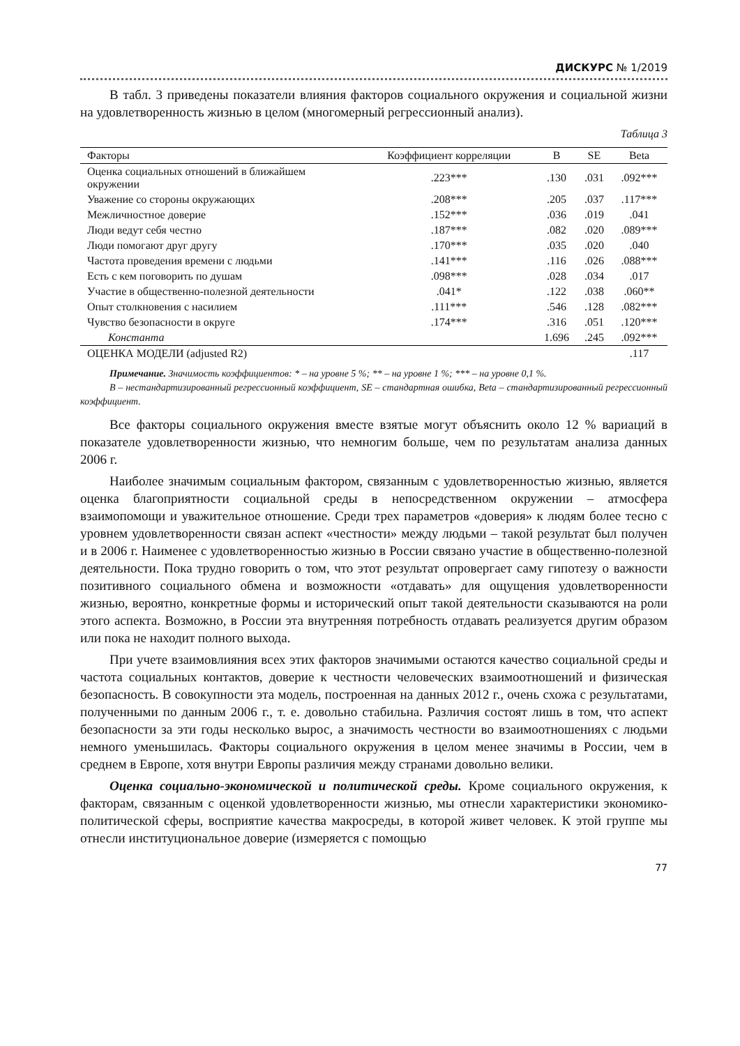ДИСКУРС № 1/2019
В табл. 3 приведены показатели влияния факторов социального окружения и социальной жизни на удовлетворенность жизнью в целом (многомерный регрессионный анализ).
Таблица 3
| Факторы | Коэффициент корреляции | B | SE | Beta |
| --- | --- | --- | --- | --- |
| Оценка социальных отношений в ближайшем окружении | .223*** | .130 | .031 | .092*** |
| Уважение со стороны окружающих | .208*** | .205 | .037 | .117*** |
| Межличностное доверие | .152*** | .036 | .019 | .041 |
| Люди ведут себя честно | .187*** | .082 | .020 | .089*** |
| Люди помогают друг другу | .170*** | .035 | .020 | .040 |
| Частота проведения времени с людьми | .141*** | .116 | .026 | .088*** |
| Есть с кем поговорить по душам | .098*** | .028 | .034 | .017 |
| Участие в общественно-полезной деятельности | .041* | .122 | .038 | .060** |
| Опыт столкновения с насилием | .111*** | .546 | .128 | .082*** |
| Чувство безопасности в округе | .174*** | .316 | .051 | .120*** |
| Константа | | 1.696 | .245 | .092*** |
| ОЦЕНКА МОДЕЛИ (adjusted R2) | | | | .117 |
Примечание. Значимость коэффициентов: * – на уровне 5 %; ** – на уровне 1 %; *** – на уровне 0,1 %.
B – нестандартизированный регрессионный коэффициент, SE – стандартная ошибка, Beta – стандартизированный регрессионный коэффициент.
Все факторы социального окружения вместе взятые могут объяснить около 12 % вариаций в показателе удовлетворенности жизнью, что немногим больше, чем по результатам анализа данных 2006 г.
Наиболее значимым социальным фактором, связанным с удовлетворенностью жизнью, является оценка благоприятности социальной среды в непосредственном окружении – атмосфера взаимопомощи и уважительное отношение. Среди трех параметров «доверия» к людям более тесно с уровнем удовлетворенности связан аспект «честности» между людьми – такой результат был получен и в 2006 г. Наименее с удовлетворенностью жизнью в России связано участие в общественно-полезной деятельности. Пока трудно говорить о том, что этот результат опровергает саму гипотезу о важности позитивного социального обмена и возможности «отдавать» для ощущения удовлетворенности жизнью, вероятно, конкретные формы и исторический опыт такой деятельности сказываются на роли этого аспекта. Возможно, в России эта внутренняя потребность отдавать реализуется другим образом или пока не находит полного выхода.
При учете взаимовлияния всех этих факторов значимыми остаются качество социальной среды и частота социальных контактов, доверие к честности человеческих взаимоотношений и физическая безопасность. В совокупности эта модель, построенная на данных 2012 г., очень схожа с результатами, полученными по данным 2006 г., т. е. довольно стабильна. Различия состоят лишь в том, что аспект безопасности за эти годы несколько вырос, а значимость честности во взаимоотношениях с людьми немного уменьшилась. Факторы социального окружения в целом менее значимы в России, чем в среднем в Европе, хотя внутри Европы различия между странами довольно велики.
Оценка социально-экономической и политической среды. Кроме социального окружения, к факторам, связанным с оценкой удовлетворенности жизнью, мы отнесли характеристики экономико-политической сферы, восприятие качества макросреды, в которой живет человек. К этой группе мы отнесли институциональное доверие (измеряется с помощью
77